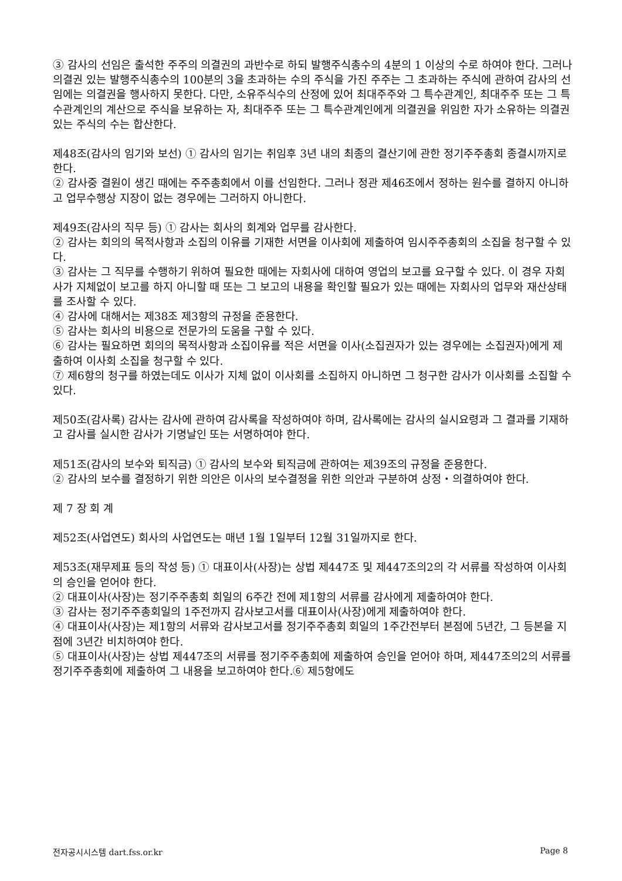③ 감사의 선임은 출석한 주주의 의결권의 과반수로 하되 발행주식총수의 4분의 1 이상의 수로 하여야 한다. 그러나 의결권 있는 발행주식총수의 100분의 3을 초과하는 수의 주식을 가진 주주는 그 초과하는 주식에 관하여 감사의 선임에는 의결권을 행사하지 못한다. 다만, 소유주식수의 산정에 있어 최대주주와 그 특수관계인, 최대주주 또는 그 특수관계인의 계산으로 주식을 보유하는 자, 최대주주 또는 그 특수관계인에게 의결권을 위임한 자가 소유하는 의결권 있는 주식의 수는 합산한다.
제48조(감사의 임기와 보선) ① 감사의 임기는 취임후 3년 내의 최종의 결산기에 관한 정기주주총회 종결시까지로 한다.
② 감사중 결원이 생긴 때에는 주주총회에서 이를 선임한다. 그러나 정관 제46조에서 정하는 원수를 결하지 아니하고 업무수행상 지장이 없는 경우에는 그러하지 아니한다.
제49조(감사의 직무 등) ① 감사는 회사의 회계와 업무를 감사한다.
② 감사는 회의의 목적사항과 소집의 이유를 기재한 서면을 이사회에 제출하여 임시주주총회의 소집을 청구할 수 있다.
③ 감사는 그 직무를 수행하기 위하여 필요한 때에는 자회사에 대하여 영업의 보고를 요구할 수 있다. 이 경우 자회사가 지체없이 보고를 하지 아니할 때 또는 그 보고의 내용을 확인할 필요가 있는 때에는 자회사의 업무와 재산상태를 조사할 수 있다.
④ 감사에 대해서는 제38조 제3항의 규정을 준용한다.
⑤ 감사는 회사의 비용으로 전문가의 도움을 구할 수 있다.
⑥ 감사는 필요하면 회의의 목적사항과 소집이유를 적은 서면을 이사(소집권자가 있는 경우에는 소집권자)에게 제출하여 이사회 소집을 청구할 수 있다.
⑦ 제6항의 청구를 하였는데도 이사가 지체 없이 이사회를 소집하지 아니하면 그 청구한 감사가 이사회를 소집할 수 있다.
제50조(감사록) 감사는 감사에 관하여 감사록을 작성하여야 하며, 감사록에는 감사의 실시요령과 그 결과를 기재하고 감사를 실시한 감사가 기명날인 또는 서명하여야 한다.
제51조(감사의 보수와 퇴직금) ① 감사의 보수와 퇴직금에 관하여는 제39조의 규정을 준용한다.
② 감사의 보수를 결정하기 위한 의안은 이사의 보수결정을 위한 의안과 구분하여 상정・의결하여야 한다.
제 7 장 회 계
제52조(사업연도) 회사의 사업연도는 매년 1월 1일부터 12월 31일까지로 한다.
제53조(재무제표 등의 작성 등) ① 대표이사(사장)는 상법 제447조 및 제447조의2의 각 서류를 작성하여 이사회의 승인을 얻어야 한다.
② 대표이사(사장)는 정기주주총회 회일의 6주간 전에 제1항의 서류를 감사에게 제출하여야 한다.
③ 감사는 정기주주총회일의 1주전까지 감사보고서를 대표이사(사장)에게 제출하여야 한다.
④ 대표이사(사장)는 제1항의 서류와 감사보고서를 정기주주총회 회일의 1주간전부터 본점에 5년간, 그 등본을 지점에 3년간 비치하여야 한다.
⑤ 대표이사(사장)는 상법 제447조의 서류를 정기주주총회에 제출하여 승인을 얻어야 하며, 제447조의2의 서류를 정기주주총회에 제출하여 그 내용을 보고하여야 한다.⑥ 제5항에도
전자공시시스템 dart.fss.or.kr Page 8